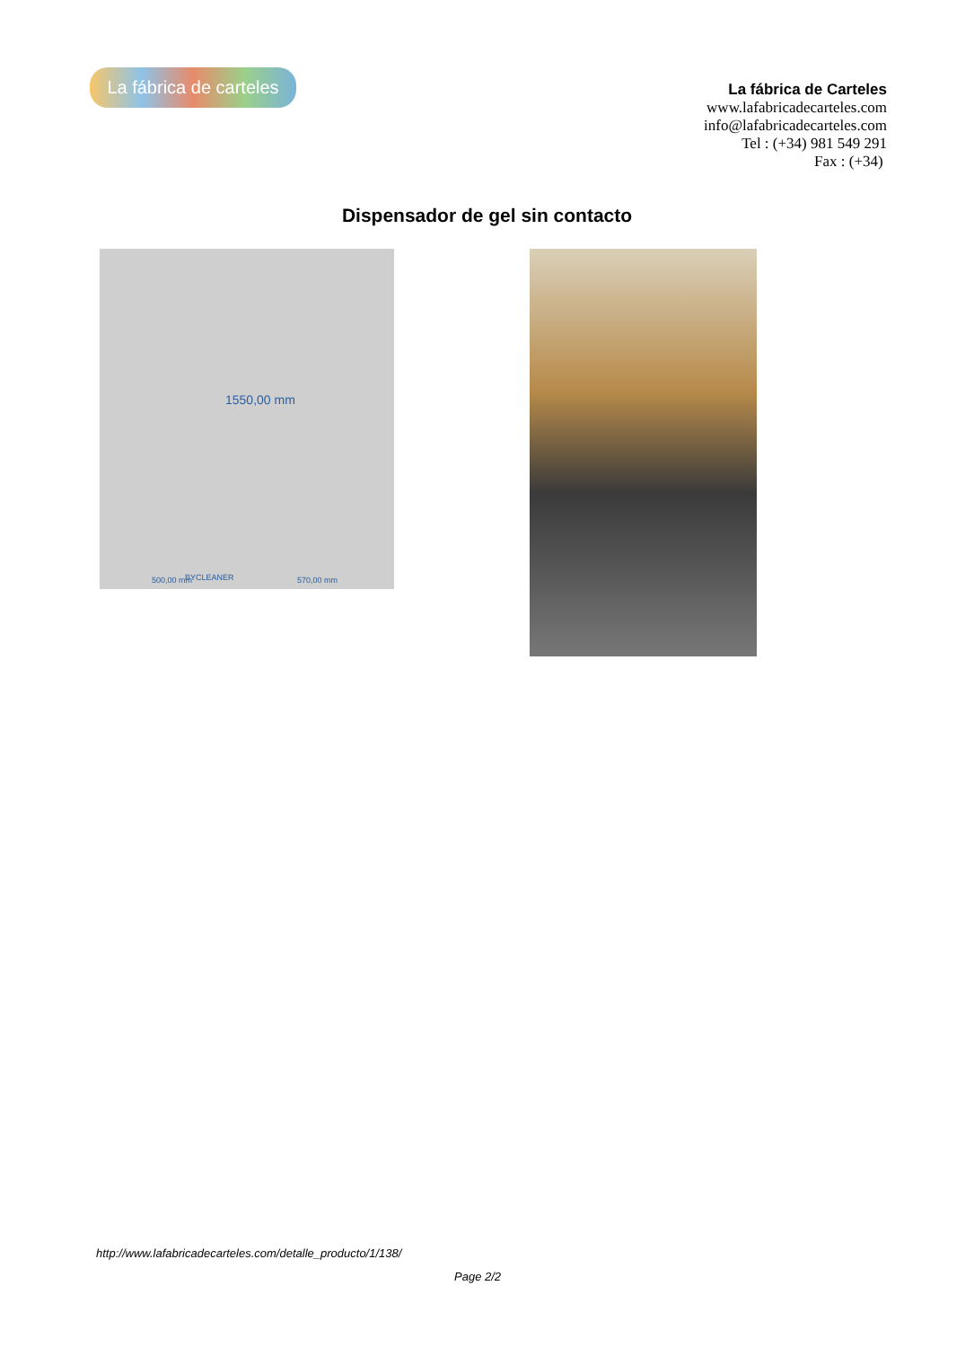La fábrica de carteles
La fábrica de Carteles
www.lafabricadecarteles.com
info@lafabricadecarteles.com
Tel : (+34) 981 549 291
Fax : (+34)
Dispensador de gel sin contacto
1550,00 mm
BYCLEANER 500,00 mm 570,00 mm
http://www.lafabricadecarteles.com/detalle_producto/1/138/
Page 2/2